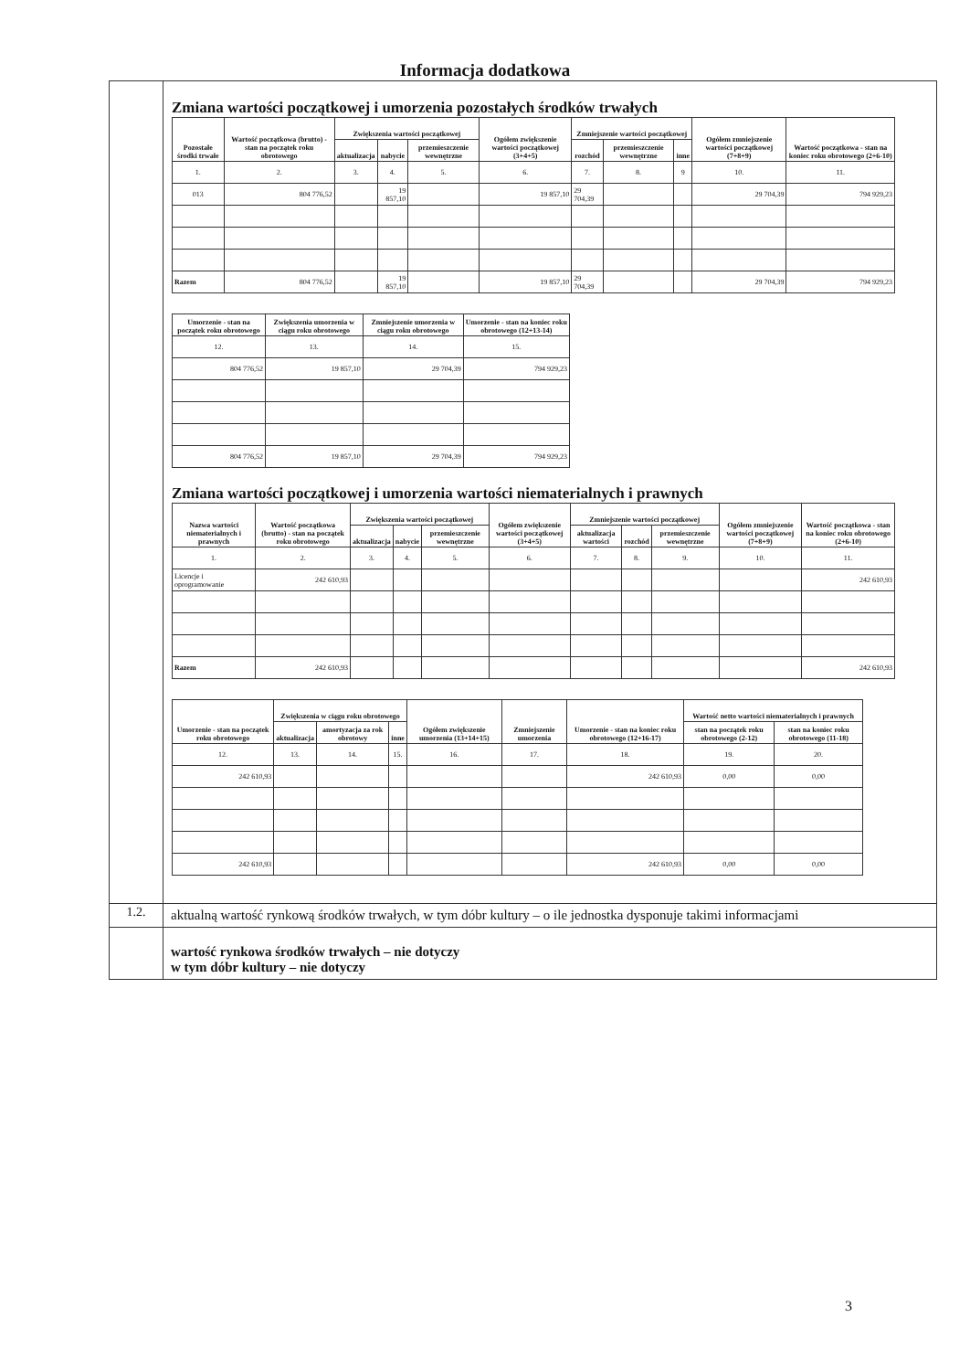Informacja dodatkowa
| | Zmiana wartości początkowej i umorzenia pozostałych środków trwałych / Pozostałe środki trwałe / Wartość początkowa (brutto) - stan na początek roku obrotowego / Zwiększenia wartości początkowej / / / Ogółem zwiększenie wartości początkowej (3+4+5) / Zmniejszenie wartości początkowej / / / Ogółem zmniejszenie wartości początkowej (7+8+9) / Wartość początkowa - stan na koniec roku obrotowego (2+6-10) / / --- / --- / --- / --- / --- / --- / --- / --- / --- / --- / --- / / / / aktualizacja / nabycie / przemieszczenie wewnętrzne / / rozchód / przemieszczenie wewnętrzne / inne / / / / 1. / 2. / 3. / 4. / 5. / 6. / 7. / 8. / 9 / 10. / 11. / / 013 / 804 776,52 / / 19 857,10 / / 19 857,10 / 29 704,39 / / / 29 704,39 / 794 929,23 / / Razem / 804 776,52 / / 19 857,10 / / 19 857,10 / 29 704,39 / / / 29 704,39 / 794 929,23 / / Umorzenie - stan na początek roku obrotowego / Zwiększenia umorzenia w ciągu roku obrotowego / Zmniejszenie umorzenia w ciągu roku obrotowego / Umorzenie - stan na koniec roku obrotowego (12+13-14) / / --- / --- / --- / --- / / 12. / 13. / 14. / 15. / / 804 776,52 / 19 857,10 / 29 704,39 / 794 929,23 / / 804 776,52 / 19 857,10 / 29 704,39 / 794 929,23 / Zmiana wartości początkowej i umorzenia wartości niematerialnych i prawnych / Nazwa wartości niematerialnych i prawnych / Wartość początkowa (brutto) - stan na początek roku obrotowego / Zwiększenia wartości początkowej / / / Ogółem zwiększenie wartości początkowej (3+4+5) / Zmniejszenie wartości początkowej / / / Ogółem zmniejszenie wartości początkowej (7+8+9) / Wartość początkowa - stan na koniec roku obrotowego (2+6-10) / / --- / --- / --- / --- / --- / --- / --- / --- / --- / --- / --- / / / / aktualizacja / nabycie / przemieszczenie wewnętrzne / / aktualizacja wartości / rozchód / przemieszczenie wewnętrzne / / / / 1. / 2. / 3. / 4. / 5. / 6. / 7. / 8. / 9. / 10. / 11. / / Licencje i oprogramowanie / 242 610,93 / / / / / / / / / 242 610,93 / / Razem / 242 610,93 / / / / / / / / / 242 610,93 / / Umorzenie - stan na początek roku obrotowego / Zwiększenia w ciągu roku obrotowego / / / Ogółem zwiększenie umorzenia (13+14+15) / Zmniejszenie umorzenia / Umorzenie - stan na koniec roku obrotowego (12+16-17) / Wartość netto wartości niematerialnych i prawnych / / / --- / --- / --- / --- / --- / --- / --- / --- / --- / / / aktualizacja / amortyzacja za rok obrotowy / inne / / / / stan na początek roku obrotowego (2-12) / stan na koniec roku obrotowego (11-18) / / 12. / 13. / 14. / 15. / 16. / 17. / 18. / 19. / 20. / / 242 610,93 / / / / / / 242 610,93 / 0,00 / 0,00 / / 242 610,93 / / / / / / 242 610,93 / 0,00 / 0,00 / |
| 1.2. | aktualną wartość rynkową środków trwałych, w tym dóbr kultury – o ile jednostka dysponuje takimi informacjami |
| | wartość rynkowa środków trwałych – nie dotyczy w tym dóbr kultury – nie dotyczy |
3